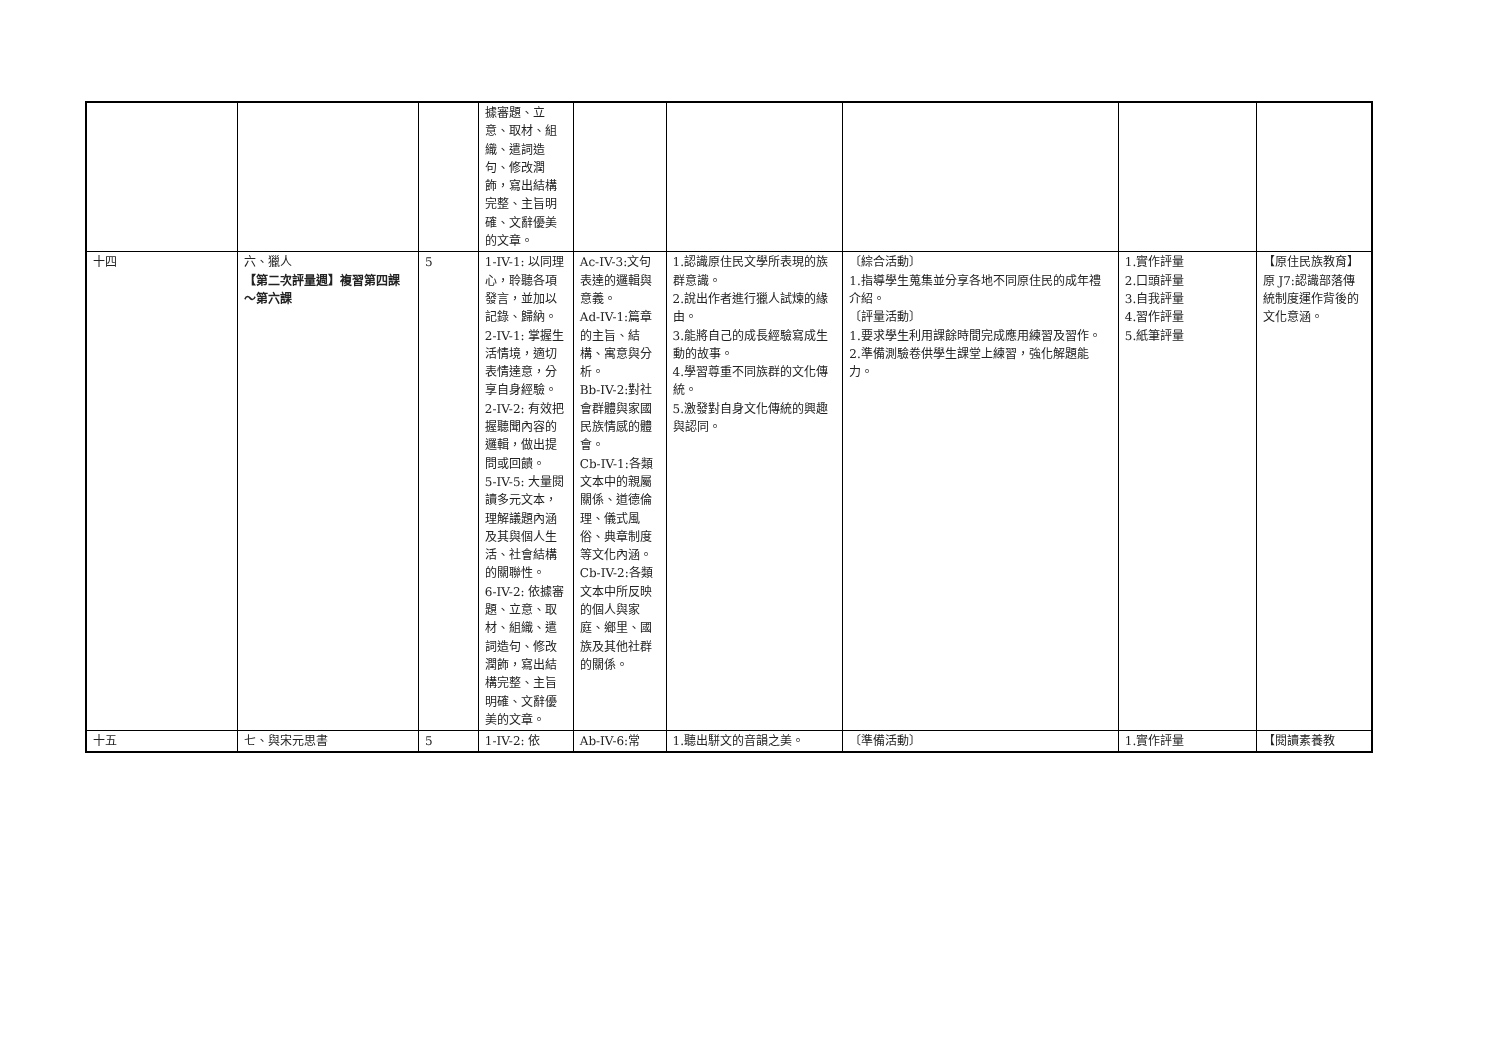| | | | 據審題、立意、取材、組織、遣詞造句、修改潤飾，寫出結構完整、主旨明確、文辭優美的文章。 | | | | | |
| 十四 | 六、獵人 【第二次評量週】複習第四課～第六課 | 5 | 1-IV-1: 以同理心，聆聽各項發言，並加以記錄、歸納。 2-IV-1: 掌握生活情境，適切表情達意，分享自身經驗。 2-IV-2: 有效把握聽聞內容的邏輯，做出提問或回饋。 5-IV-5: 大量閱讀多元文本，理解議題內涵及其與個人生活、社會結構的關聯性。 6-IV-2: 依據審題、立意、取材、組織、遣詞造句、修改潤飾，寫出結構完整、主旨明確、文辭優美的文章。 | Ac-IV-3:文句表達的邏輯與意義。 Ad-IV-1:篇章的主旨、結構、寓意與分析。 Bb-IV-2:對社會群體與家國民族情感的體會。 Cb-IV-1:各類文本中的親屬關係、道德倫理、儀式風俗、典章制度等文化內涵。 Cb-IV-2:各類文本中所反映的個人與家庭、鄉里、國族及其他社群的關係。 | 1.認識原住民文學所表現的族群意識。 2.說出作者進行獵人試煉的緣由。 3.能將自己的成長經驗寫成生動的故事。 4.學習尊重不同族群的文化傳統。 5.激發對自身文化傳統的興趣與認同。 | 〔綜合活動〕 1.指導學生蒐集並分享各地不同原住民的成年禮介紹。 〔評量活動〕 1.要求學生利用課餘時間完成應用練習及習作。 2.準備測驗卷供學生課堂上練習，強化解題能力。 | 1.實作評量 2.口頭評量 3.自我評量 4.習作評量 5.紙筆評量 | 【原住民族教育】 原 J7:認識部落傳統制度運作背後的文化意涵。 |
| 十五 | 七、與宋元思書 | 5 | 1-IV-2: 依 | Ab-IV-6:常 | 1.聽出駢文的音韻之美。 | 〔準備活動〕 | 1.實作評量 | 【閱讀素養教 |